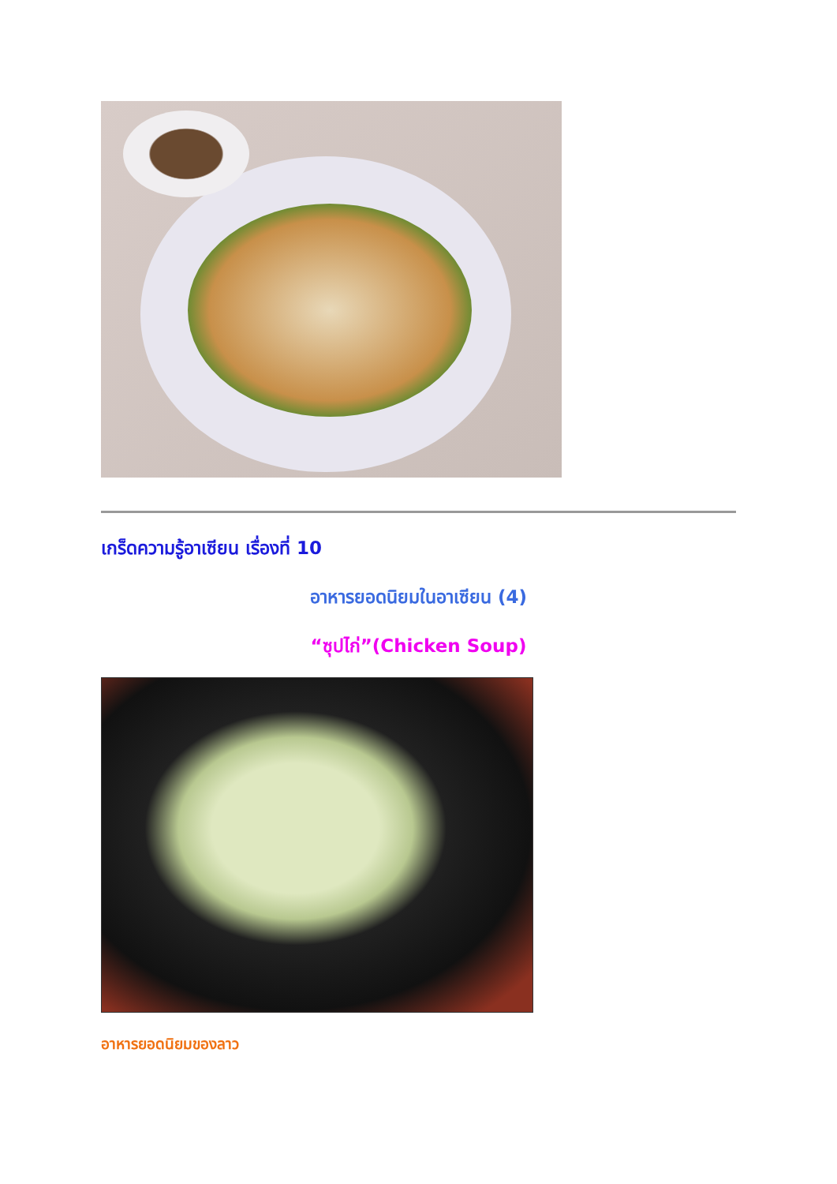เกร็ดความรู้อาเซียน เรื่องที่ 10
อาหารยอดนิยมในอาเซียน (4)
“ซุปไก่”(Chicken Soup)
อาหารยอดนิยมของลาว